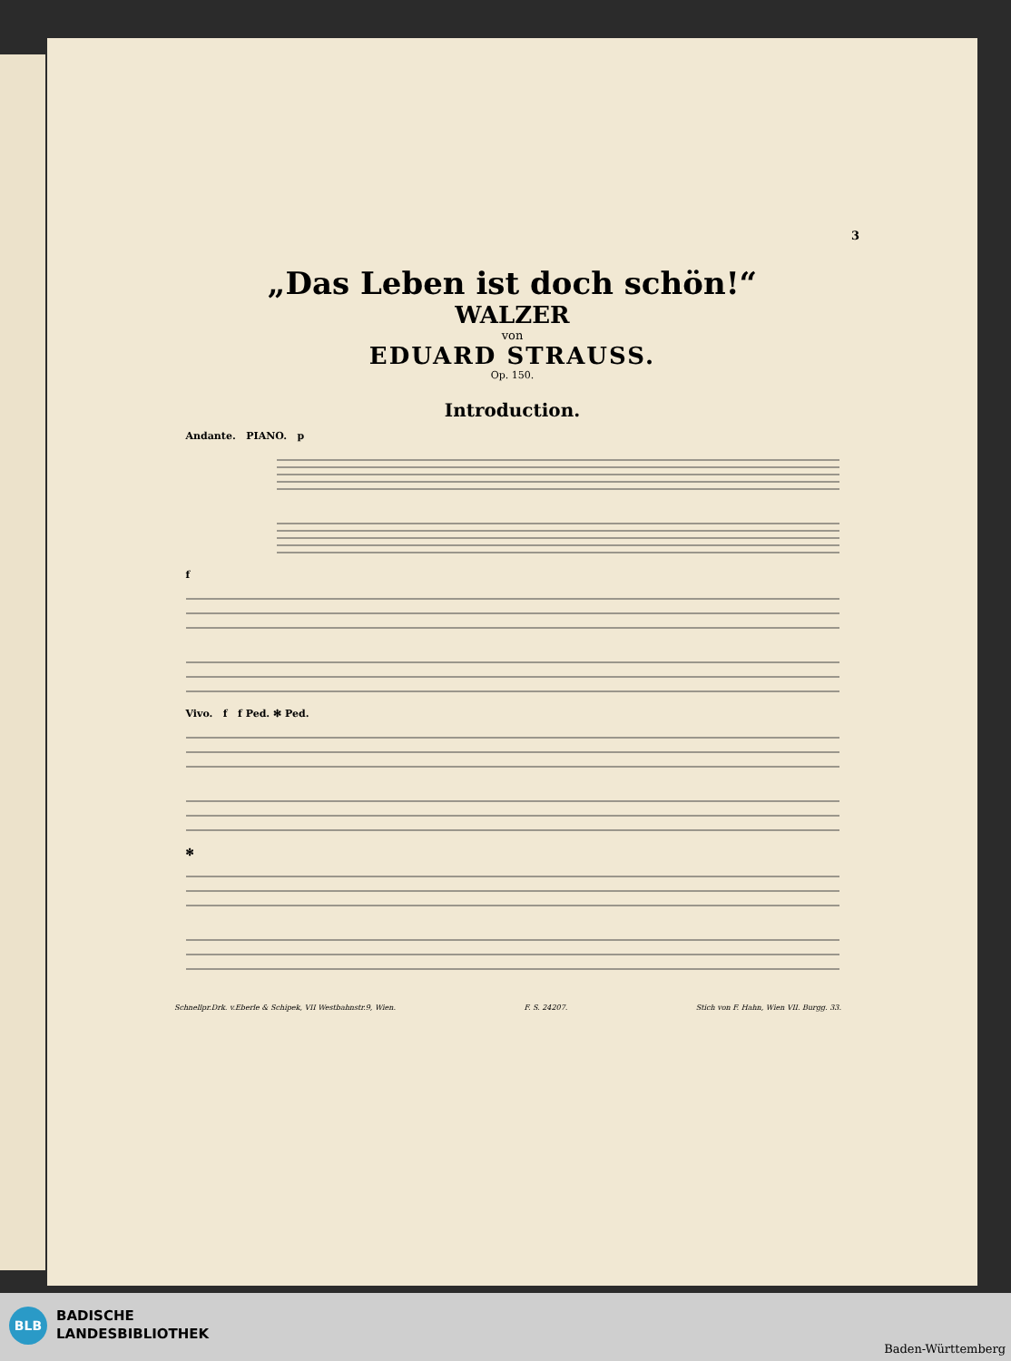3
„Das Leben ist doch schön!“
WALZER
von
EDUARD STRAUSS.
Op. 150.
Introduction.
Andante. PIANO. p
f
Vivo. f f Ped. ✻ Ped.
✻
Schnellpr.Drk. v.Eberle & Schipek, VII Westbahnstr.9, Wien. F. S. 24207. Stich von F. Hahn, Wien VII. Burgg. 33.
BLB
BADISCHE
LANDESBIBLIOTHEK
Baden-Württemberg